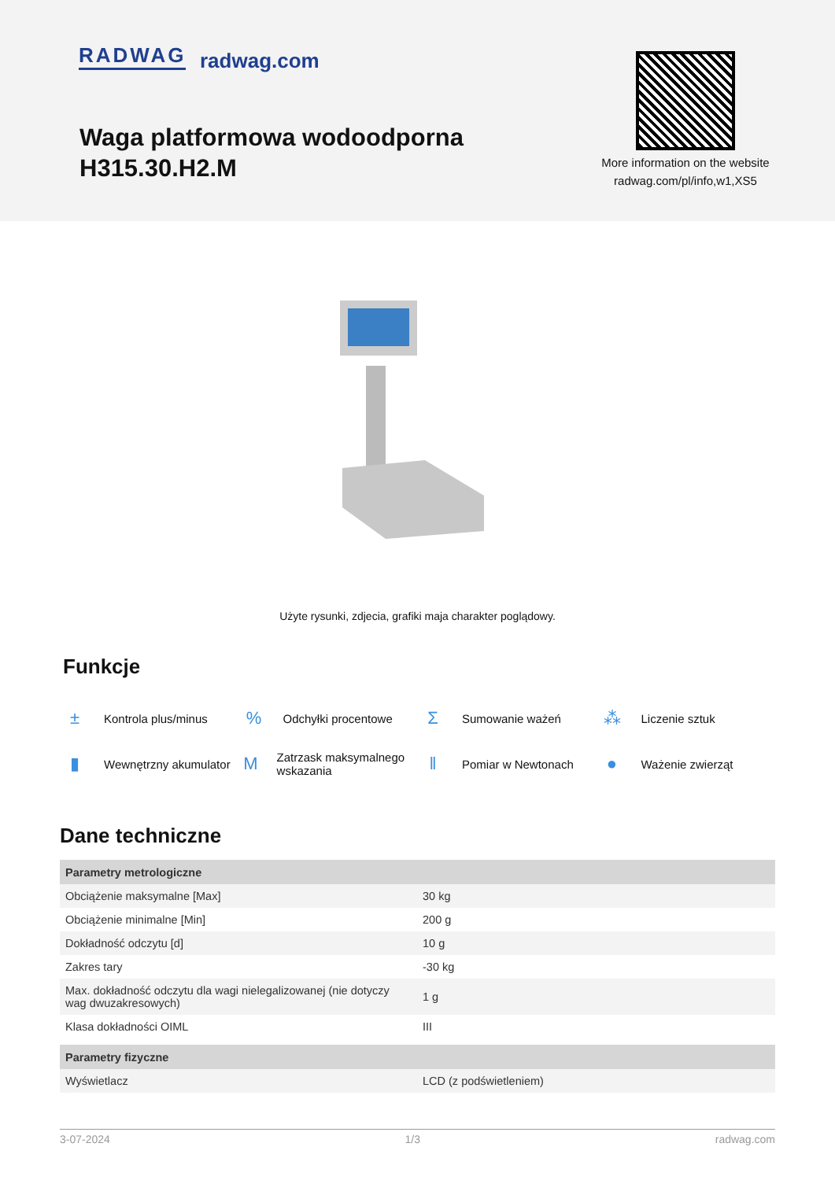RADWAG radwag.com
Waga platformowa wodoodporna
H315.30.H2.M
More information on the website
radwag.com/pl/info,w1,XS5
Użyte rysunki, zdjecia, grafiki maja charakter poglądowy.
Funkcje
± Kontrola plus/minus
% Odchyłki procentowe
Σ Sumowanie ważeń
⁂ Liczenie sztuk
▮ Wewnętrzny akumulator
M Zatrzask maksymalnego wskazania
ǁ Pomiar w Newtonach
● Ważenie zwierząt
Dane techniczne
| Parametry metrologiczne | |
| --- | --- |
| Obciążenie maksymalne [Max] | 30 kg |
| Obciążenie minimalne [Min] | 200 g |
| Dokładność odczytu [d] | 10 g |
| Zakres tary | -30 kg |
| Max. dokładność odczytu dla wagi nielegalizowanej (nie dotyczy wag dwuzakresowych) | 1 g |
| Klasa dokładności OIML | III |
| Parametry fizyczne | |
| Wyświetlacz | LCD (z podświetleniem) |
3-07-2024 1/3 radwag.com